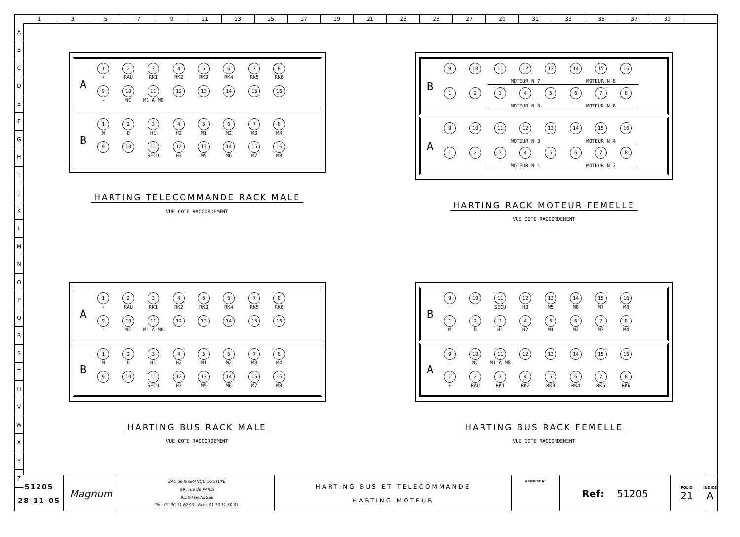13579 11 13 15 17 19 21 23 25 27 29 31 33 35 37 39
A
B
C
D
E
F
G
H
I
J
K
L
M
N
O
P
Q
R
S
T
U
V
W
X
Y
Z
A
1
+
2
RAU
3
RK1
4
RK2
5
RK3
6
RK4
7
RK5
8
RK6
9
-
10
NC
11
M1 A M8
12
13
14
15
16
B
1
M
2
D
3
H1
4
H2
5
M1
6
M2
7
M3
8
M4
9
10
11
SECU
12
H3
13
M5
14
M6
15
M7
16
M8
HARTING TELECOMMANDE RACK MALE
VUE COTE RACCORDEMENT
B
9
10
11
12
13
14
15
16
MOTEUR N 7
MOTEUR N 8
1
2
3
4
5
6
7
8
MOTEUR N 5
MOTEUR N 6
A
9
10
11
12
13
14
15
16
MOTEUR N 3
MOTEUR N 4
1
2
3
4
5
6
7
8
MOTEUR N 1
MOTEUR N 2
HARTING RACK MOTEUR FEMELLE
VUE COTE RACCORDEMENT
A
1
+
2
RAU
3
RK1
4
RK2
5
RK3
6
RK4
7
RK5
8
RK6
9
-
10
NC
11
M1 A M8
12
13
14
15
16
B
1
M
2
D
3
H1
4
H2
5
M1
6
M2
7
M3
8
M4
9
10
11
SECU
12
H3
13
M5
14
M6
15
M7
16
M8
HARTING BUS RACK MALE
VUE COTE RACCORDEMENT
B
9
10
11
SECU
12
H3
13
M5
14
M6
15
M7
16
M8
1
M
2
D
3
H1
4
H2
5
M1
6
M2
7
M3
8
M4
A
9
-
10
NC
11
M1 A M8
12
13
14
15
16
1
+
2
RAU
3
RK1
4
RK2
5
RK3
6
RK4
7
RK5
8
RK6
HARTING BUS RACK FEMELLE
VUE COTE RACCORDEMENT
| 51205 28-11-05 | Magnum | ZAC de la GRANDE COUTURE 99 , rue de PARIS 95500 GONESSE Tél : 01 30 11 60 90 - Fax : 01 30 11 60 91 | HARTING BUS ET TELECOMMANDE HARTING MOTEUR | ARMOIRE N° | Ref: 51205 | FOLIO 21 | INDICE A |